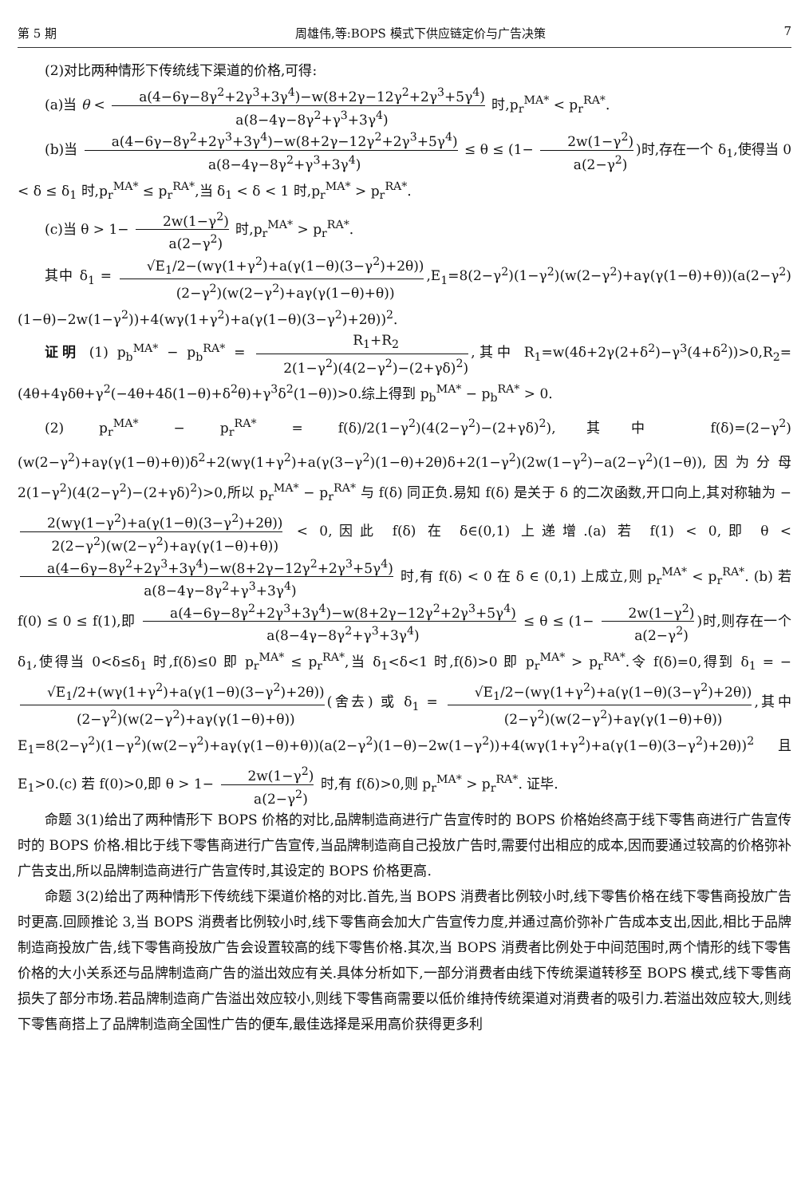第 5 期 周雄伟,等:BOPS 模式下供应链定价与广告决策 7
(2)对比两种情形下传统线下渠道的价格,可得:
(a)当 θ < a(4−6γ−8γ<sup>2</sup>+2γ<sup>3</sup>+3γ<sup>4</sup>)−w(8+2γ−12γ<sup>2</sup>+2γ<sup>3</sup>+5γ<sup>4</sup>) a(8−4γ−8γ<sup>2</sup>+γ<sup>3</sup>+3γ<sup>4</sup>) 时,p<sub>r</sub><sup>MA*</sup> < p<sub>r</sub><sup>RA*</sup>.
(b)当 a(4−6γ−8γ<sup>2</sup>+2γ<sup>3</sup>+3γ<sup>4</sup>)−w(8+2γ−12γ<sup>2</sup>+2γ<sup>3</sup>+5γ<sup>4</sup>) a(8−4γ−8γ<sup>2</sup>+γ<sup>3</sup>+3γ<sup>4</sup>) ≤ θ ≤ (1− 2w(1−γ<sup>2</sup>) a(2−γ<sup>2</sup>))时,存在一个 δ<sub>1</sub>,使得当 0 < δ ≤ δ<sub>1</sub> 时,p<sub>r</sub><sup>MA*</sup> ≤ p<sub>r</sub><sup>RA*</sup>,当 δ<sub>1</sub> < δ < 1 时,p<sub>r</sub><sup>MA*</sup> > p<sub>r</sub><sup>RA*</sup>.
(c)当 θ > 1− 2w(1−γ<sup>2</sup>) a(2−γ<sup>2</sup>) 时,p<sub>r</sub><sup>MA*</sup> > p<sub>r</sub><sup>RA*</sup>.
其中 δ<sub>1</sub> = √E<sub>1</sub>/2−(wγ(1+γ<sup>2</sup>)+a(γ(1−θ)(3−γ<sup>2</sup>)+2θ)) (2−γ<sup>2</sup>)(w(2−γ<sup>2</sup>)+aγ(γ(1−θ)+θ)),E<sub>1</sub>=8(2−γ<sup>2</sup>)(1−γ<sup>2</sup>)(w(2−γ<sup>2</sup>)+aγ(γ(1−θ)+θ))(a(2−γ<sup>2</sup>)(1−θ)−2w(1−γ<sup>2</sup>))+4(wγ(1+γ<sup>2</sup>)+a(γ(1−θ)(3−γ<sup>2</sup>)+2θ))<sup>2</sup>.
证明 (1) p<sub>b</sub><sup>MA*</sup> − p<sub>b</sub><sup>RA*</sup> = R<sub>1</sub>+R<sub>2</sub> 2(1−γ<sup>2</sup>)(4(2−γ<sup>2</sup>)−(2+γδ)<sup>2</sup>),其中 R<sub>1</sub>=w(4δ+2γ(2+δ<sup>2</sup>)−γ<sup>3</sup>(4+δ<sup>2</sup>))>0,R<sub>2</sub>=(4θ+4γδθ+γ<sup>2</sup>(−4θ+4δ(1−θ)+δ<sup>2</sup>θ)+γ<sup>3</sup>δ<sup>2</sup>(1−θ))>0.综上得到 p<sub>b</sub><sup>MA*</sup> − p<sub>b</sub><sup>RA*</sup> > 0.
(2) p<sub>r</sub><sup>MA*</sup> − p<sub>r</sub><sup>RA*</sup> = f(δ)/2(1−γ<sup>2</sup>)(4(2−γ<sup>2</sup>)−(2+γδ)<sup>2</sup>),其中 f(δ)=(2−γ<sup>2</sup>)(w(2−γ<sup>2</sup>)+aγ(γ(1−θ)+θ))δ<sup>2</sup>+2(wγ(1+γ<sup>2</sup>)+a(γ(3−γ<sup>2</sup>)(1−θ)+2θ)δ+2(1−γ<sup>2</sup>)(2w(1−γ<sup>2</sup>)−a(2−γ<sup>2</sup>)(1−θ)),因为分母 2(1−γ<sup>2</sup>)(4(2−γ<sup>2</sup>)−(2+γδ)<sup>2</sup>)>0,所以 p<sub>r</sub><sup>MA*</sup> − p<sub>r</sub><sup>RA*</sup> 与 f(δ) 同正负.易知 f(δ) 是关于 δ 的二次函数,开口向上,其对称轴为 − 2(wγ(1−γ<sup>2</sup>)+a(γ(1−θ)(3−γ<sup>2</sup>)+2θ)) 2(2−γ<sup>2</sup>)(w(2−γ<sup>2</sup>)+aγ(γ(1−θ)+θ)) < 0,因此 f(δ) 在 δ∈(0,1) 上递增.(a) 若 f(1) < 0,即 θ < a(4−6γ−8γ<sup>2</sup>+2γ<sup>3</sup>+3γ<sup>4</sup>)−w(8+2γ−12γ<sup>2</sup>+2γ<sup>3</sup>+5γ<sup>4</sup>) a(8−4γ−8γ<sup>2</sup>+γ<sup>3</sup>+3γ<sup>4</sup>) 时,有 f(δ) < 0 在 δ ∈ (0,1) 上成立,则 p<sub>r</sub><sup>MA*</sup> < p<sub>r</sub><sup>RA*</sup>. (b) 若 f(0) ≤ 0 ≤ f(1),即 a(4−6γ−8γ<sup>2</sup>+2γ<sup>3</sup>+3γ<sup>4</sup>)−w(8+2γ−12γ<sup>2</sup>+2γ<sup>3</sup>+5γ<sup>4</sup>) a(8−4γ−8γ<sup>2</sup>+γ<sup>3</sup>+3γ<sup>4</sup>) ≤ θ ≤ (1− 2w(1−γ<sup>2</sup>) a(2−γ<sup>2</sup>))时,则存在一个 δ<sub>1</sub>,使得当 0<δ≤δ<sub>1</sub> 时,f(δ)≤0 即 p<sub>r</sub><sup>MA*</sup> ≤ p<sub>r</sub><sup>RA*</sup>,当 δ<sub>1</sub><δ<1 时,f(δ)>0 即 p<sub>r</sub><sup>MA*</sup> > p<sub>r</sub><sup>RA*</sup>.令 f(δ)=0,得到 δ<sub>1</sub> = − √E<sub>1</sub>/2+(wγ(1+γ<sup>2</sup>)+a(γ(1−θ)(3−γ<sup>2</sup>)+2θ)) (2−γ<sup>2</sup>)(w(2−γ<sup>2</sup>)+aγ(γ(1−θ)+θ)) (舍去) 或 δ<sub>1</sub> = √E<sub>1</sub>/2−(wγ(1+γ<sup>2</sup>)+a(γ(1−θ)(3−γ<sup>2</sup>)+2θ)) (2−γ<sup>2</sup>)(w(2−γ<sup>2</sup>)+aγ(γ(1−θ)+θ)),其中 E<sub>1</sub>=8(2−γ<sup>2</sup>)(1−γ<sup>2</sup>)(w(2−γ<sup>2</sup>)+aγ(γ(1−θ)+θ))(a(2−γ<sup>2</sup>)(1−θ)−2w(1−γ<sup>2</sup>))+4(wγ(1+γ<sup>2</sup>)+a(γ(1−θ)(3−γ<sup>2</sup>)+2θ))<sup>2</sup> 且 E<sub>1</sub>>0.(c) 若 f(0)>0,即 θ > 1− 2w(1−γ<sup>2</sup>) a(2−γ<sup>2</sup>) 时,有 f(δ)>0,则 p<sub>r</sub><sup>MA*</sup> > p<sub>r</sub><sup>RA*</sup>. 证毕.
命题 3(1)给出了两种情形下 BOPS 价格的对比,品牌制造商进行广告宣传时的 BOPS 价格始终高于线下零售商进行广告宣传时的 BOPS 价格.相比于线下零售商进行广告宣传,当品牌制造商自己投放广告时,需要付出相应的成本,因而要通过较高的价格弥补广告支出,所以品牌制造商进行广告宣传时,其设定的 BOPS 价格更高.
命题 3(2)给出了两种情形下传统线下渠道价格的对比.首先,当 BOPS 消费者比例较小时,线下零售价格在线下零售商投放广告时更高.回顾推论 3,当 BOPS 消费者比例较小时,线下零售商会加大广告宣传力度,并通过高价弥补广告成本支出,因此,相比于品牌制造商投放广告,线下零售商投放广告会设置较高的线下零售价格.其次,当 BOPS 消费者比例处于中间范围时,两个情形的线下零售价格的大小关系还与品牌制造商广告的溢出效应有关.具体分析如下,一部分消费者由线下传统渠道转移至 BOPS 模式,线下零售商损失了部分市场.若品牌制造商广告溢出效应较小,则线下零售商需要以低价维持传统渠道对消费者的吸引力.若溢出效应较大,则线下零售商搭上了品牌制造商全国性广告的便车,最佳选择是采用高价获得更多利